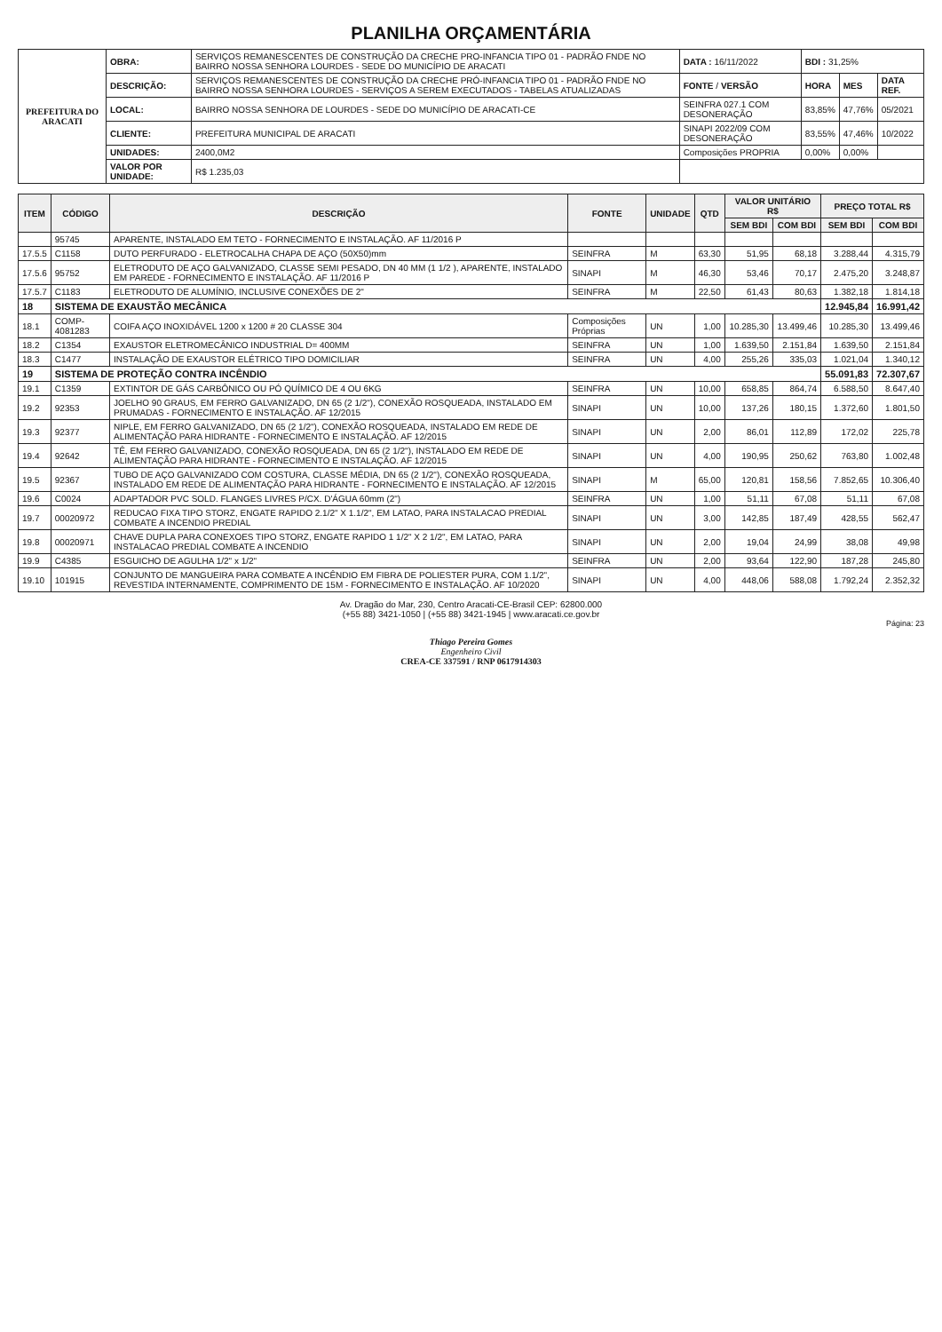PLANILHA ORÇAMENTÁRIA
| PREFEITURA DO ARACATI | OBRA: | SERVIÇOS REMANESCENTES DE CONSTRUÇÃO DA CRECHE PRO-INFANCIA TIPO 01 - PADRÃO FNDE NO BAIRRO NOSSA SENHORA LOURDES - SEDE DO MUNICÍPIO DE ARACATI | DATA : 16/11/2022 | BDI : 31,25% | | |
| | DESCRIÇÃO: | SERVIÇOS REMANESCENTES DE CONSTRUÇÃO DA CRECHE PRÓ-INFANCIA TIPO 01 - PADRÃO FNDE NO BAIRRO NOSSA SENHORA LOURDES - SERVIÇOS A SEREM EXECUTADOS - TABELAS ATUALIZADAS | FONTE / VERSÃO | HORA | MES | DATA REF. |
| | LOCAL: | BAIRRO NOSSA SENHORA DE LOURDES - SEDE DO MUNICÍPIO DE ARACATI-CE | SEINFRA 027.1 COM DESONERAÇÃO | 83,85% | 47,76% | 05/2021 |
| | CLIENTE: | PREFEITURA MUNICIPAL DE ARACATI | SINAPI 2022/09 COM DESONERAÇÃO | 83,55% | 47,46% | 10/2022 |
| | UNIDADES: | 2400,0M2 | Composições PROPRIA | 0,00% | 0,00% | |
| | VALOR POR UNIDADE: | R$ 1.235,03 | | | | |
| ITEM | CÓDIGO | DESCRIÇÃO | FONTE | UNIDADE | QTD | VALOR UNITÁRIO R$ | | PREÇO TOTAL R$ | |
| --- | --- | --- | --- | --- | --- | --- | --- | --- | --- |
| | | | | | | SEM BDI | COM BDI | SEM BDI | COM BDI |
| | 95745 | APARENTE, INSTALADO EM TETO - FORNECIMENTO E INSTALAÇÃO. AF 11/2016 P | | | | | | | |
| 17.5.5 | C1158 | DUTO PERFURADO - ELETROCALHA CHAPA DE AÇO (50X50)mm | SEINFRA | M | 63,30 | 51,95 | 68,18 | 3.288,44 | 4.315,79 |
| 17.5.6 | 95752 | ELETRODUTO DE AÇO GALVANIZADO, CLASSE SEMI PESADO, DN 40 MM (1 1/2 ), APARENTE, INSTALADO EM PAREDE - FORNECIMENTO E INSTALAÇÃO. AF 11/2016 P | SINAPI | M | 46,30 | 53,46 | 70,17 | 2.475,20 | 3.248,87 |
| 17.5.7 | C1183 | ELETRODUTO DE ALUMÍNIO, INCLUSIVE CONEXÕES DE 2" | SEINFRA | M | 22,50 | 61,43 | 80,63 | 1.382,18 | 1.814,18 |
| 18 | SISTEMA DE EXAUSTÃO MECÂNICA | | | | | | | 12.945,84 | 16.991,42 |
| 18.1 | COMP-4081283 | COIFA AÇO INOXIDÁVEL 1200 x 1200 # 20 CLASSE 304 | Composições Próprias | UN | 1,00 | 10.285,30 | 13.499,46 | 10.285,30 | 13.499,46 |
| 18.2 | C1354 | EXAUSTOR ELETROMECÂNICO INDUSTRIAL D= 400MM | SEINFRA | UN | 1,00 | 1.639,50 | 2.151,84 | 1.639,50 | 2.151,84 |
| 18.3 | C1477 | INSTALAÇÃO DE EXAUSTOR ELÉTRICO TIPO DOMICILIAR | SEINFRA | UN | 4,00 | 255,26 | 335,03 | 1.021,04 | 1.340,12 |
| 19 | SISTEMA DE PROTEÇÃO CONTRA INCÊNDIO | | | | | | | 55.091,83 | 72.307,67 |
| 19.1 | C1359 | EXTINTOR DE GÁS CARBÔNICO OU PÓ QUÍMICO DE 4 OU 6KG | SEINFRA | UN | 10,00 | 658,85 | 864,74 | 6.588,50 | 8.647,40 |
| 19.2 | 92353 | JOELHO 90 GRAUS, EM FERRO GALVANIZADO, DN 65 (2 1/2"), CONEXÃO ROSQUEADA, INSTALADO EM PRUMADAS - FORNECIMENTO E INSTALAÇÃO. AF 12/2015 | SINAPI | UN | 10,00 | 137,26 | 180,15 | 1.372,60 | 1.801,50 |
| 19.3 | 92377 | NIPLE, EM FERRO GALVANIZADO, DN 65 (2 1/2"), CONEXÃO ROSQUEADA, INSTALADO EM REDE DE ALIMENTAÇÃO PARA HIDRANTE - FORNECIMENTO E INSTALAÇÃO. AF 12/2015 | SINAPI | UN | 2,00 | 86,01 | 112,89 | 172,02 | 225,78 |
| 19.4 | 92642 | TÊ, EM FERRO GALVANIZADO, CONEXÃO ROSQUEADA, DN 65 (2 1/2"), INSTALADO EM REDE DE ALIMENTAÇÃO PARA HIDRANTE - FORNECIMENTO E INSTALAÇÃO. AF 12/2015 | SINAPI | UN | 4,00 | 190,95 | 250,62 | 763,80 | 1.002,48 |
| 19.5 | 92367 | TUBO DE AÇO GALVANIZADO COM COSTURA, CLASSE MÉDIA, DN 65 (2 1/2"), CONEXÃO ROSQUEADA, INSTALADO EM REDE DE ALIMENTAÇÃO PARA HIDRANTE - FORNECIMENTO E INSTALAÇÃO. AF 12/2015 | SINAPI | M | 65,00 | 120,81 | 158,56 | 7.852,65 | 10.306,40 |
| 19.6 | C0024 | ADAPTADOR PVC SOLD. FLANGES LIVRES P/CX. D'ÁGUA 60mm (2") | SEINFRA | UN | 1,00 | 51,11 | 67,08 | 51,11 | 67,08 |
| 19.7 | 00020972 | REDUCAO FIXA TIPO STORZ, ENGATE RAPIDO 2.1/2" X 1.1/2", EM LATAO, PARA INSTALACAO PREDIAL COMBATE A INCENDIO PREDIAL | SINAPI | UN | 3,00 | 142,85 | 187,49 | 428,55 | 562,47 |
| 19.8 | 00020971 | CHAVE DUPLA PARA CONEXOES TIPO STORZ, ENGATE RAPIDO 1 1/2" X 2 1/2", EM LATAO, PARA INSTALACAO PREDIAL COMBATE A INCENDIO | SINAPI | UN | 2,00 | 19,04 | 24,99 | 38,08 | 49,98 |
| 19.9 | C4385 | ESGUICHO DE AGULHA 1/2" x 1/2" | SEINFRA | UN | 2,00 | 93,64 | 122,90 | 187,28 | 245,80 |
| 19.10 | 101915 | CONJUNTO DE MANGUEIRA PARA COMBATE A INCÊNDIO EM FIBRA DE POLIESTER PURA, COM 1.1/2", REVESTIDA INTERNAMENTE, COMPRIMENTO DE 15M - FORNECIMENTO E INSTALAÇÃO. AF 10/2020 | SINAPI | UN | 4,00 | 448,06 | 588,08 | 1.792,24 | 2.352,32 |
Av. Dragão do Mar, 230, Centro Aracati-CE-Brasil CEP: 62800.000
(+55 88) 3421-1050 | (+55 88) 3421-1945 | www.aracati.ce.gov.br
Página: 23
Thiago Pereira Gomes
Engenheiro Civil
CREA-CE 337591 / RNP 0617914303